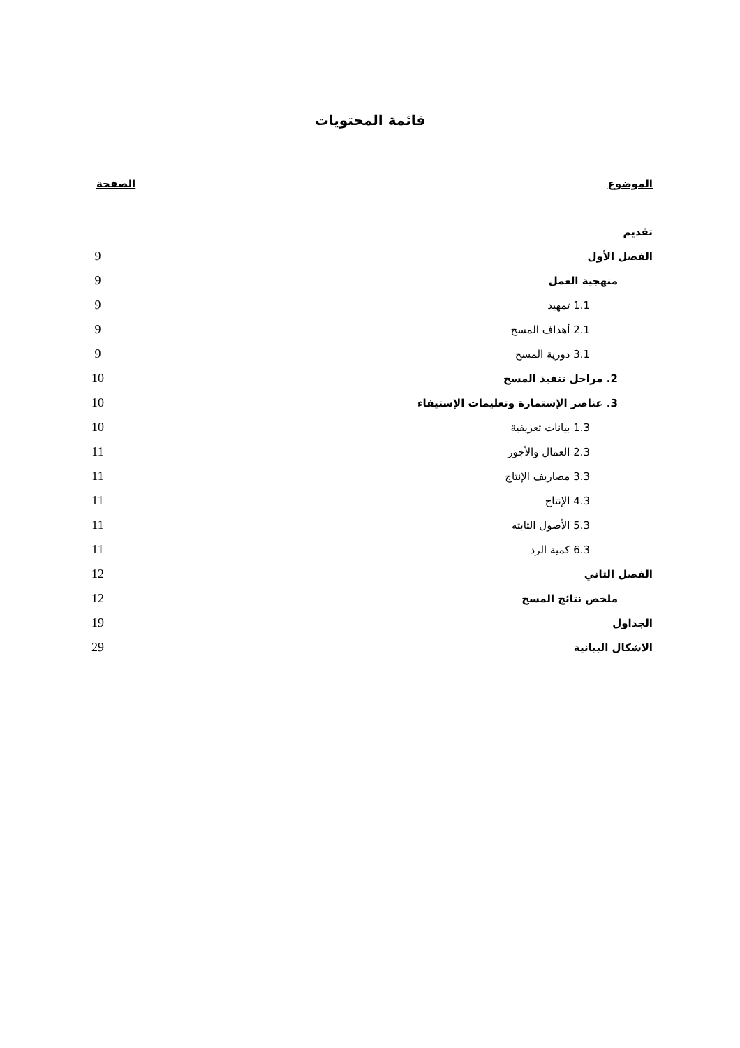قائمة المحتويات
| الموضوع | الصفحة |
| --- | --- |
| تقديم | |
| الفصل الأول | 9 |
| منهجية العمل | 9 |
| 1.1 تمهيد | 9 |
| 2.1 أهداف المسح | 9 |
| 3.1 دورية المسح | 9 |
| 2. مراحل تنفيذ المسح | 10 |
| 3. عناصر الإستمارة وتعليمات الإستيفاء | 10 |
| 1.3 بيانات تعريفية | 10 |
| 2.3 العمال والأجور | 11 |
| 3.3 مصاريف الإنتاج | 11 |
| 4.3 الإنتاج | 11 |
| 5.3 الأصول الثابته | 11 |
| 6.3 كمية الرد | 11 |
| الفصل الثاني | 12 |
| ملخص نتائج المسح | 12 |
| الجداول | 19 |
| الاشكال البيانية | 29 |